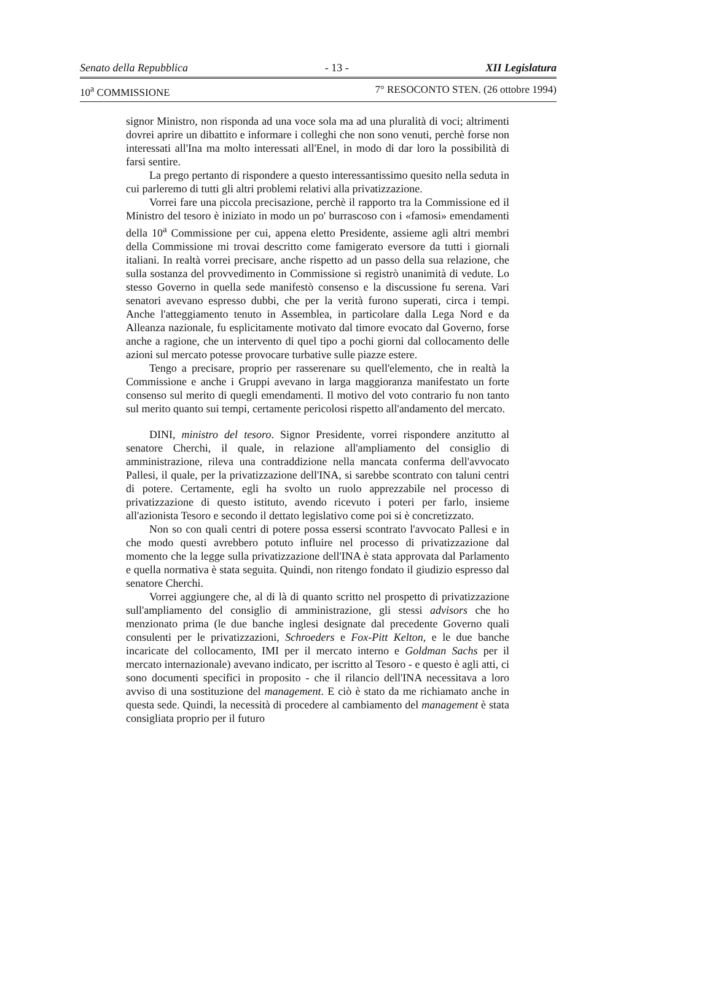Senato della Repubblica - 13 - XII Legislatura
10<sup>a</sup> COMMISSIONE 7° RESOCONTO STEN. (26 ottobre 1994)
signor Ministro, non risponda ad una voce sola ma ad una pluralità di voci; altrimenti dovrei aprire un dibattito e informare i colleghi che non sono venuti, perchè forse non interessati all'Ina ma molto interessati all'Enel, in modo di dar loro la possibilità di farsi sentire.
La prego pertanto di rispondere a questo interessantissimo quesito nella seduta in cui parleremo di tutti gli altri problemi relativi alla privatizzazione.
Vorrei fare una piccola precisazione, perchè il rapporto tra la Commissione ed il Ministro del tesoro è iniziato in modo un po' burrascoso con i «famosi» emendamenti della 10<sup>a</sup> Commissione per cui, appena eletto Presidente, assieme agli altri membri della Commissione mi trovai descritto come famigerato eversore da tutti i giornali italiani. In realtà vorrei precisare, anche rispetto ad un passo della sua relazione, che sulla sostanza del provvedimento in Commissione si registrò unanimità di vedute. Lo stesso Governo in quella sede manifestò consenso e la discussione fu serena. Vari senatori avevano espresso dubbi, che per la verità furono superati, circa i tempi. Anche l'atteggiamento tenuto in Assemblea, in particolare dalla Lega Nord e da Alleanza nazionale, fu esplicitamente motivato dal timore evocato dal Governo, forse anche a ragione, che un intervento di quel tipo a pochi giorni dal collocamento delle azioni sul mercato potesse provocare turbative sulle piazze estere.
Tengo a precisare, proprio per rasserenare su quell'elemento, che in realtà la Commissione e anche i Gruppi avevano in larga maggioranza manifestato un forte consenso sul merito di quegli emendamenti. Il motivo del voto contrario fu non tanto sul merito quanto sui tempi, certamente pericolosi rispetto all'andamento del mercato.
DINI, ministro del tesoro. Signor Presidente, vorrei rispondere anzitutto al senatore Cherchi, il quale, in relazione all'ampliamento del consiglio di amministrazione, rileva una contraddizione nella mancata conferma dell'avvocato Pallesi, il quale, per la privatizzazione dell'INA, si sarebbe scontrato con taluni centri di potere. Certamente, egli ha svolto un ruolo apprezzabile nel processo di privatizzazione di questo istituto, avendo ricevuto i poteri per farlo, insieme all'azionista Tesoro e secondo il dettato legislativo come poi si è concretizzato.
Non so con quali centri di potere possa essersi scontrato l'avvocato Pallesi e in che modo questi avrebbero potuto influire nel processo di privatizzazione dal momento che la legge sulla privatizzazione dell'INA è stata approvata dal Parlamento e quella normativa è stata seguita. Quindi, non ritengo fondato il giudizio espresso dal senatore Cherchi.
Vorrei aggiungere che, al di là di quanto scritto nel prospetto di privatizzazione sull'ampliamento del consiglio di amministrazione, gli stessi advisors che ho menzionato prima (le due banche inglesi designate dal precedente Governo quali consulenti per le privatizzazioni, Schroeders e Fox-Pitt Kelton, e le due banche incaricate del collocamento, IMI per il mercato interno e Goldman Sachs per il mercato internazionale) avevano indicato, per iscritto al Tesoro - e questo è agli atti, ci sono documenti specifici in proposito - che il rilancio dell'INA necessitava a loro avviso di una sostituzione del management. E ciò è stato da me richiamato anche in questa sede. Quindi, la necessità di procedere al cambiamento del management è stata consigliata proprio per il futuro